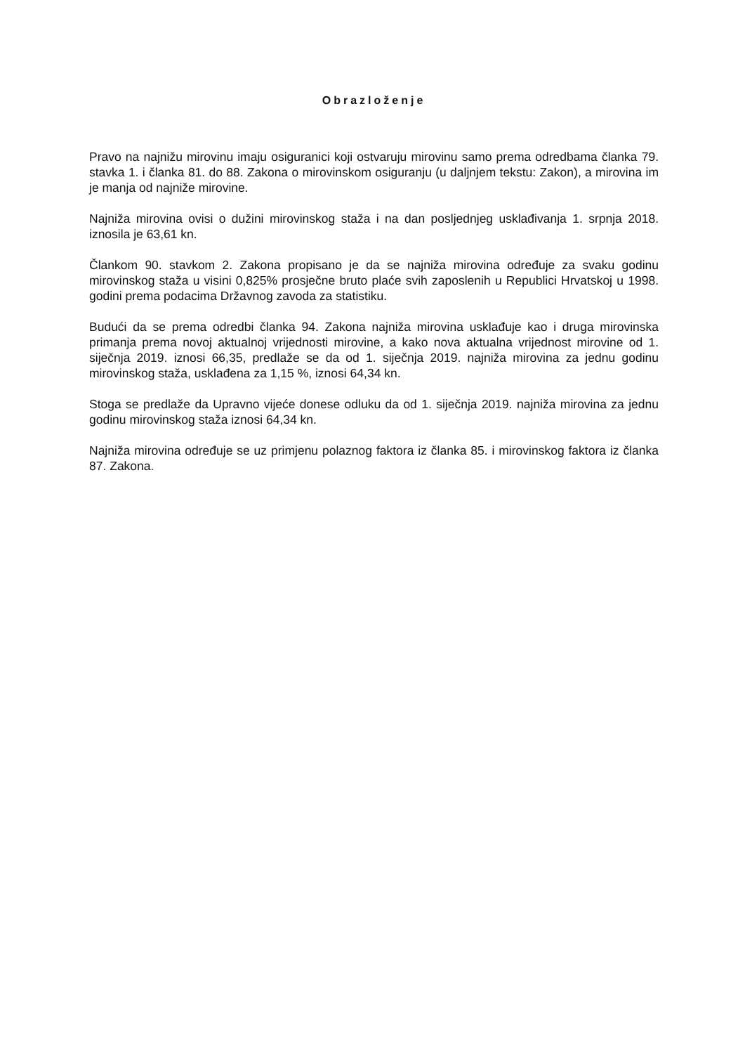Obrazloženje
Pravo na najnižu mirovinu imaju osiguranici koji ostvaruju mirovinu samo prema odredbama članka 79. stavka 1. i članka 81. do 88. Zakona o mirovinskom osiguranju (u daljnjem tekstu: Zakon), a mirovina im je manja od najniže mirovine.
Najniža mirovina ovisi o dužini mirovinskog staža i na dan posljednjeg usklađivanja 1. srpnja 2018. iznosila je 63,61 kn.
Člankom 90. stavkom 2. Zakona propisano je da se najniža mirovina određuje za svaku godinu mirovinskog staža u visini 0,825% prosječne bruto plaće svih zaposlenih u Republici Hrvatskoj u 1998. godini prema podacima Državnog zavoda za statistiku.
Budući da se prema odredbi članka 94. Zakona najniža mirovina usklađuje kao i druga mirovinska primanja prema novoj aktualnoj vrijednosti mirovine, a kako nova aktualna vrijednost mirovine od 1. siječnja 2019. iznosi 66,35, predlaže se da od 1. siječnja 2019. najniža mirovina za jednu godinu mirovinskog staža, usklađena za 1,15 %, iznosi 64,34 kn.
Stoga se predlaže da Upravno vijeće donese odluku da od 1. siječnja 2019. najniža mirovina za jednu godinu mirovinskog staža iznosi 64,34 kn.
Najniža mirovina određuje se uz primjenu polaznog faktora iz članka 85. i mirovinskog faktora iz članka 87. Zakona.